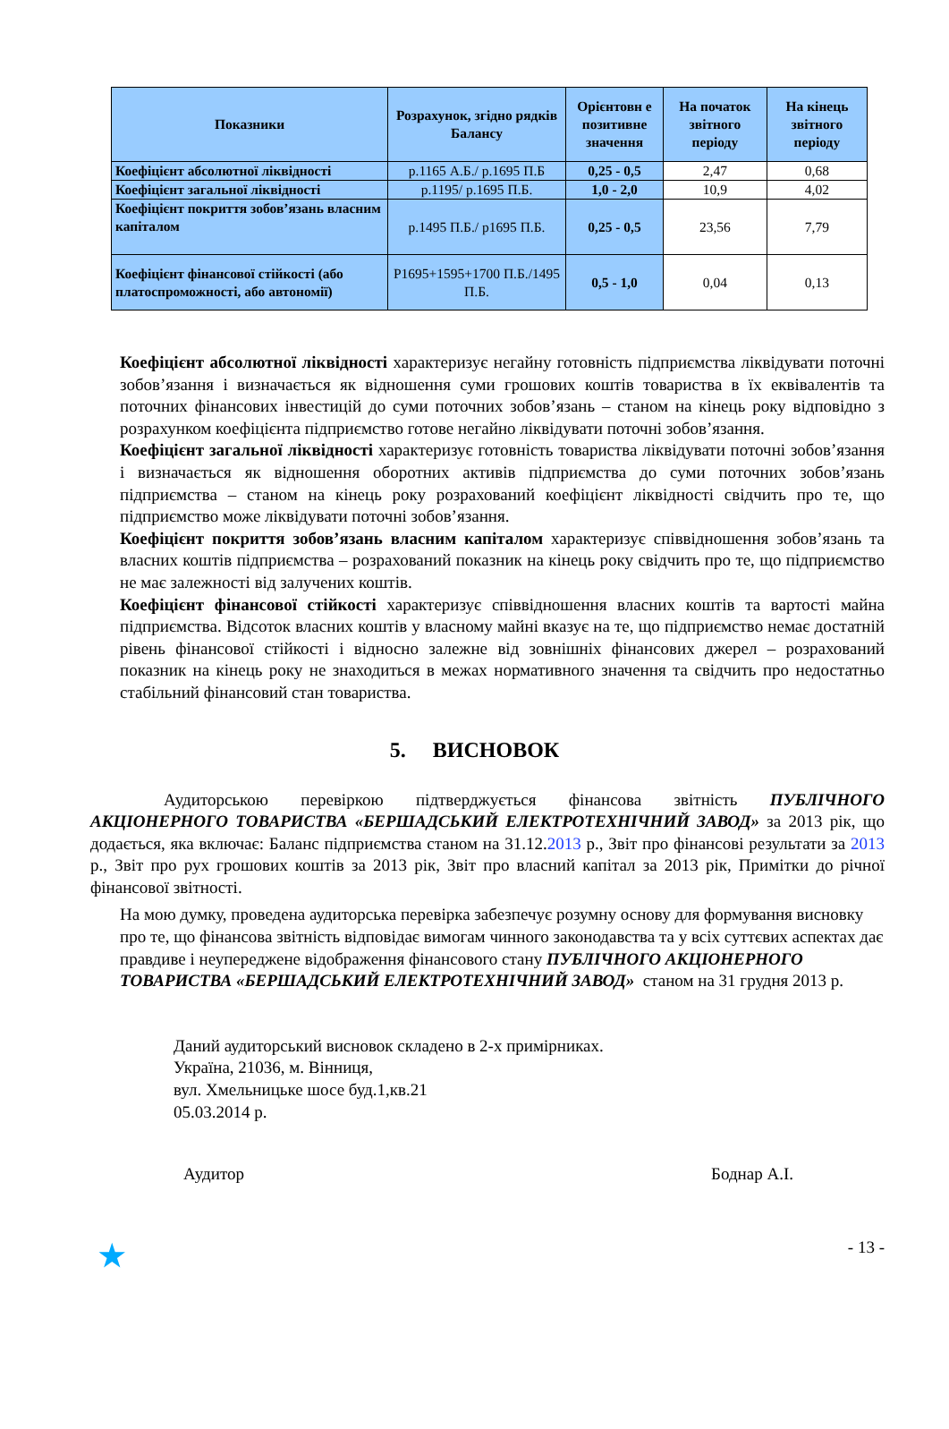| Показники | Розрахунок, згідно рядків Балансу | Орієнтовн е позитивне значення | На початок звітного періоду | На кінець звітного періоду |
| --- | --- | --- | --- | --- |
| Коефіцієнт абсолютної ліквідності | р.1165 А.Б./ р.1695 П.Б | 0,25 - 0,5 | 2,47 | 0,68 |
| Коефіцієнт загальної ліквідності | р.1195/ р.1695 П.Б. | 1,0 - 2,0 | 10,9 | 4,02 |
| Коефіцієнт покриття зобов’язань власним капіталом | р.1495 П.Б./ р1695 П.Б. | 0,25 - 0,5 | 23,56 | 7,79 |
| Коефіцієнт фінансової стійкості (або платоспроможності, або автономії) | Р1695+1595+1700 П.Б./1495 П.Б. | 0,5 - 1,0 | 0,04 | 0,13 |
Коефіцієнт абсолютної ліквідності характеризує негайну готовність підприємства ліквідувати поточні зобов’язання і визначається як відношення суми грошових коштів товариства в їх еквівалентів та поточних фінансових інвестицій до суми поточних зобов’язань – станом на кінець року відповідно з розрахунком коефіцієнта підприємство готове негайно ліквідувати поточні зобов’язання.
Коефіцієнт загальної ліквідності характеризує готовність товариства ліквідувати поточні зобов’язання і визначається як відношення оборотних активів підприємства до суми поточних зобов’язань підприємства – станом на кінець року розрахований коефіцієнт ліквідності свідчить про те, що підприємство може ліквідувати поточні зобов’язання.
Коефіцієнт покриття зобов’язань власним капіталом характеризує співвідношення зобов’язань та власних коштів підприємства – розрахований показник на кінець року свідчить про те, що підприємство не має залежності від залучених коштів.
Коефіцієнт фінансової стійкості характеризує співвідношення власних коштів та вартості майна підприємства. Відсоток власних коштів у власному майні вказує на те, що підприємство немає достатній рівень фінансової стійкості і відносно залежне від зовнішніх фінансових джерел – розрахований показник на кінець року не знаходиться в межах нормативного значення та свідчить про недостатньо стабільний фінансовий стан товариства.
5. ВИСНОВОК
Аудиторською перевіркою підтверджується фінансова звітність ПУБЛІЧНОГО АКЦІОНЕРНОГО ТОВАРИСТВА «БЕРШАДСЬКИЙ ЕЛЕКТРОТЕХНІЧНИЙ ЗАВОД» за 2013 рік, що додається, яка включає: Баланс підприємства станом на 31.12.2013 р., Звіт про фінансові результати за 2013 р., Звіт про рух грошових коштів за 2013 рік, Звіт про власний капітал за 2013 рік, Примітки до річної фінансової звітності.
На мою думку, проведена аудиторська перевірка забезпечує розумну основу для формування висновку про те, що фінансова звітність відповідає вимогам чинного законодавства та у всіх суттєвих аспектах дає правдиве і неупереджене відображення фінансового стану ПУБЛІЧНОГО АКЦІОНЕРНОГО ТОВАРИСТВА «БЕРШАДСЬКИЙ ЕЛЕКТРОТЕХНІЧНИЙ ЗАВОД» станом на 31 грудня 2013 р.
Даний аудиторський висновок складено в 2-х примірниках.
Україна, 21036, м. Вінниця,
вул. Хмельницьке шосе буд.1,кв.21
05.03.2014 р.
Аудитор Боднар А.І.
★ - 13 -